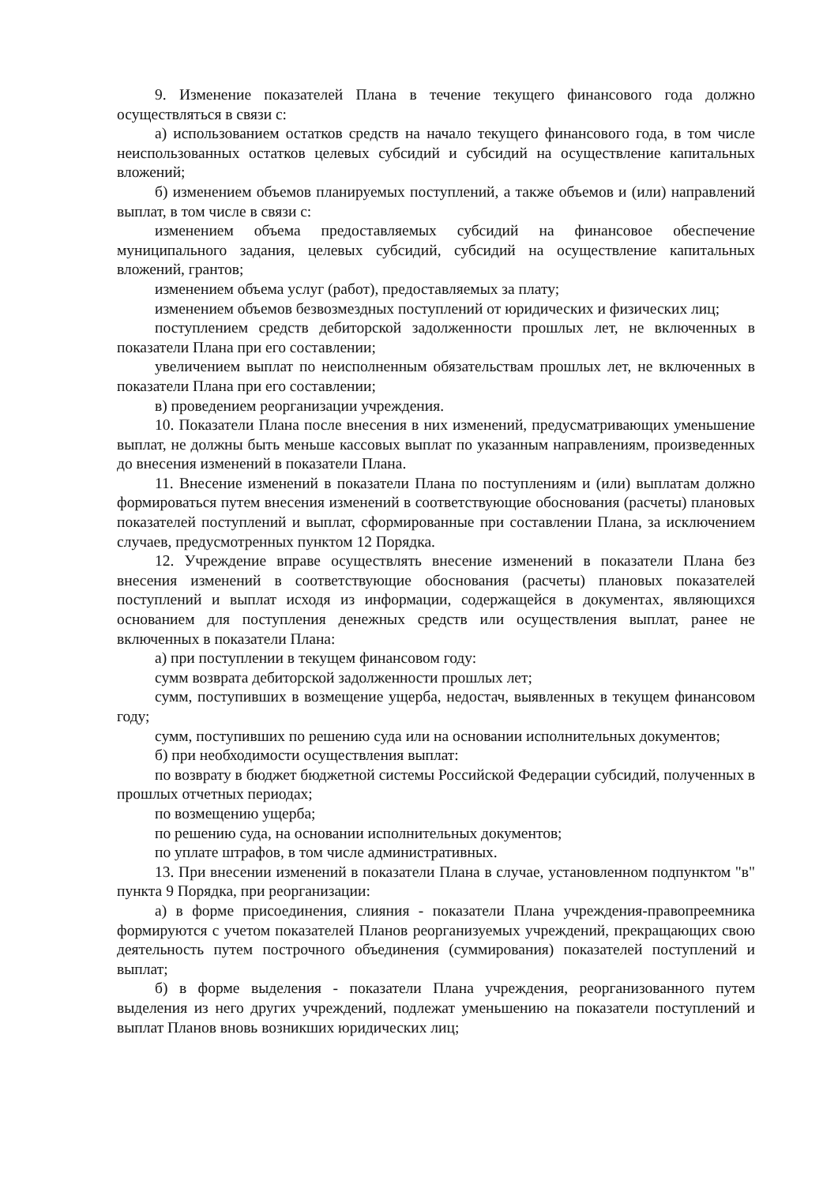9. Изменение показателей Плана в течение текущего финансового года должно осуществляться в связи с:
а) использованием остатков средств на начало текущего финансового года, в том числе неиспользованных остатков целевых субсидий и субсидий на осуществление капитальных вложений;
б) изменением объемов планируемых поступлений, а также объемов и (или) направлений выплат, в том числе в связи с:
изменением объема предоставляемых субсидий на финансовое обеспечение муниципального задания, целевых субсидий, субсидий на осуществление капитальных вложений, грантов;
изменением объема услуг (работ), предоставляемых за плату;
изменением объемов безвозмездных поступлений от юридических и физических лиц;
поступлением средств дебиторской задолженности прошлых лет, не включенных в показатели Плана при его составлении;
увеличением выплат по неисполненным обязательствам прошлых лет, не включенных в показатели Плана при его составлении;
в) проведением реорганизации учреждения.
10. Показатели Плана после внесения в них изменений, предусматривающих уменьшение выплат, не должны быть меньше кассовых выплат по указанным направлениям, произведенных до внесения изменений в показатели Плана.
11. Внесение изменений в показатели Плана по поступлениям и (или) выплатам должно формироваться путем внесения изменений в соответствующие обоснования (расчеты) плановых показателей поступлений и выплат, сформированные при составлении Плана, за исключением случаев, предусмотренных пунктом 12 Порядка.
12. Учреждение вправе осуществлять внесение изменений в показатели Плана без внесения изменений в соответствующие обоснования (расчеты) плановых показателей поступлений и выплат исходя из информации, содержащейся в документах, являющихся основанием для поступления денежных средств или осуществления выплат, ранее не включенных в показатели Плана:
а) при поступлении в текущем финансовом году:
сумм возврата дебиторской задолженности прошлых лет;
сумм, поступивших в возмещение ущерба, недостач, выявленных в текущем финансовом году;
сумм, поступивших по решению суда или на основании исполнительных документов;
б) при необходимости осуществления выплат:
по возврату в бюджет бюджетной системы Российской Федерации субсидий, полученных в прошлых отчетных периодах;
по возмещению ущерба;
по решению суда, на основании исполнительных документов;
по уплате штрафов, в том числе административных.
13. При внесении изменений в показатели Плана в случае, установленном подпунктом "в" пункта 9 Порядка, при реорганизации:
а) в форме присоединения, слияния - показатели Плана учреждения-правопреемника формируются с учетом показателей Планов реорганизуемых учреждений, прекращающих свою деятельность путем построчного объединения (суммирования) показателей поступлений и выплат;
б) в форме выделения - показатели Плана учреждения, реорганизованного путем выделения из него других учреждений, подлежат уменьшению на показатели поступлений и выплат Планов вновь возникших юридических лиц;